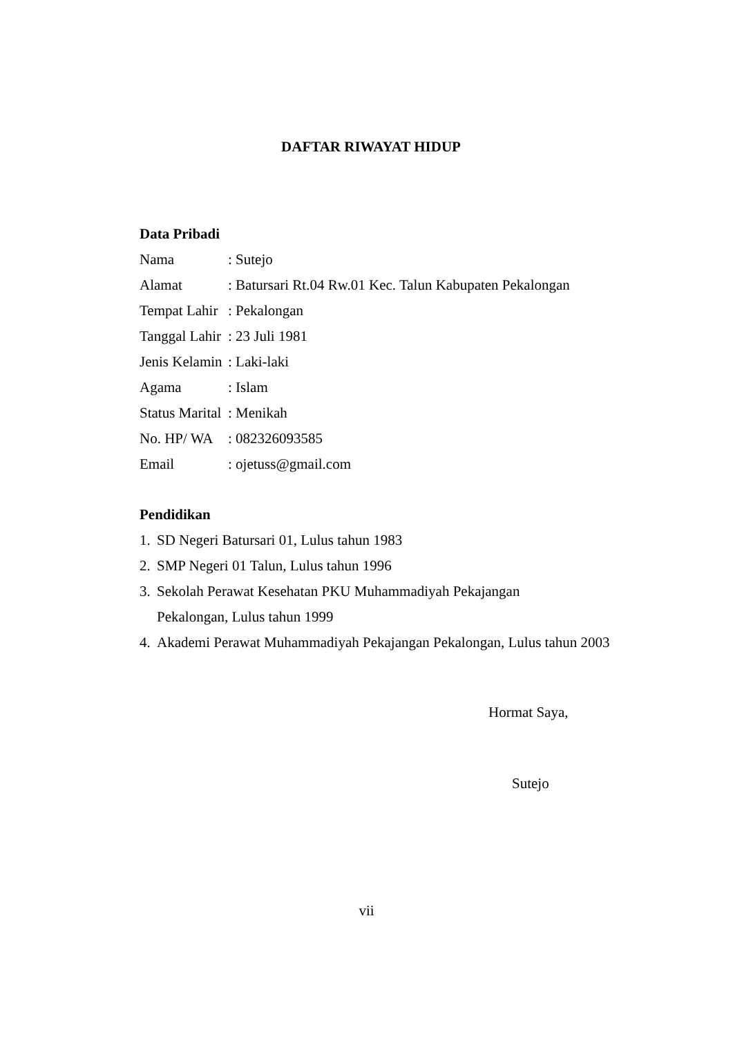DAFTAR RIWAYAT HIDUP
Data Pribadi
Nama : Sutejo
Alamat : Batursari Rt.04 Rw.01 Kec. Talun Kabupaten Pekalongan
Tempat Lahir
: Pekalongan
Tanggal Lahir
: 23 Juli 1981
Jenis Kelamin
: Laki-laki
Agama : Islam
Status Marital
: Menikah
No. HP/ WA : 082326093585
Email : ojetuss@gmail.com
Pendidikan
1.
SD Negeri Batursari 01, Lulus tahun 1983
2.
SMP Negeri 01 Talun, Lulus tahun 1996
3.
Sekolah Perawat Kesehatan PKU Muhammadiyah Pekajangan
Pekalongan, Lulus tahun 1999
4.
Akademi Perawat Muhammadiyah Pekajangan Pekalongan, Lulus tahun 2003
Hormat Saya,
Sutejo
vii